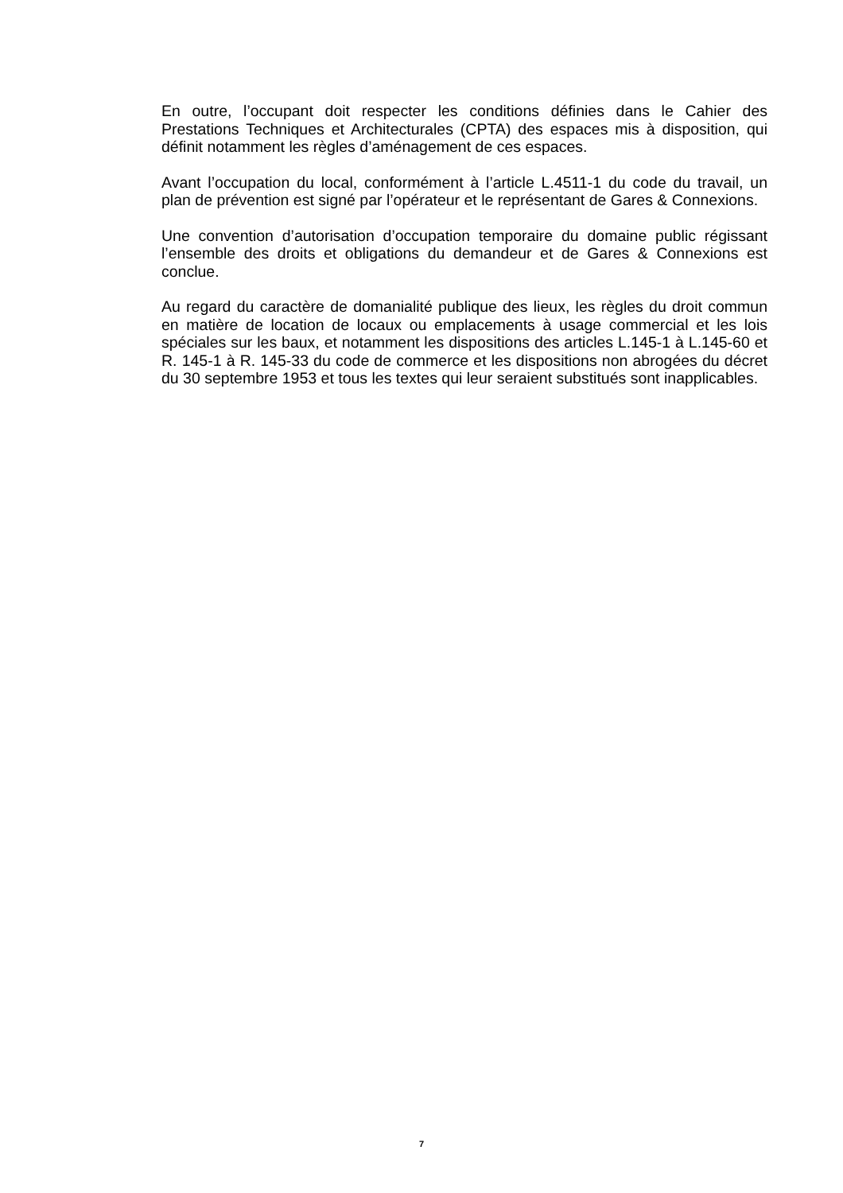En outre, l’occupant doit respecter les conditions définies dans le Cahier des Prestations Techniques et Architecturales (CPTA) des espaces mis à disposition, qui définit notamment les règles d’aménagement de ces espaces.
Avant l’occupation du local, conformément à l’article L.4511-1 du code du travail, un plan de prévention est signé par l’opérateur et le représentant de Gares & Connexions.
Une convention d’autorisation d’occupation temporaire du domaine public régissant l’ensemble des droits et obligations du demandeur et de Gares & Connexions est conclue.
Au regard du caractère de domanialité publique des lieux, les règles du droit commun en matière de location de locaux ou emplacements à usage commercial et les lois spéciales sur les baux, et notamment les dispositions des articles L.145-1 à L.145-60 et R. 145-1 à R. 145-33 du code de commerce et les dispositions non abrogées du décret du 30 septembre 1953 et tous les textes qui leur seraient substitués sont inapplicables.
7